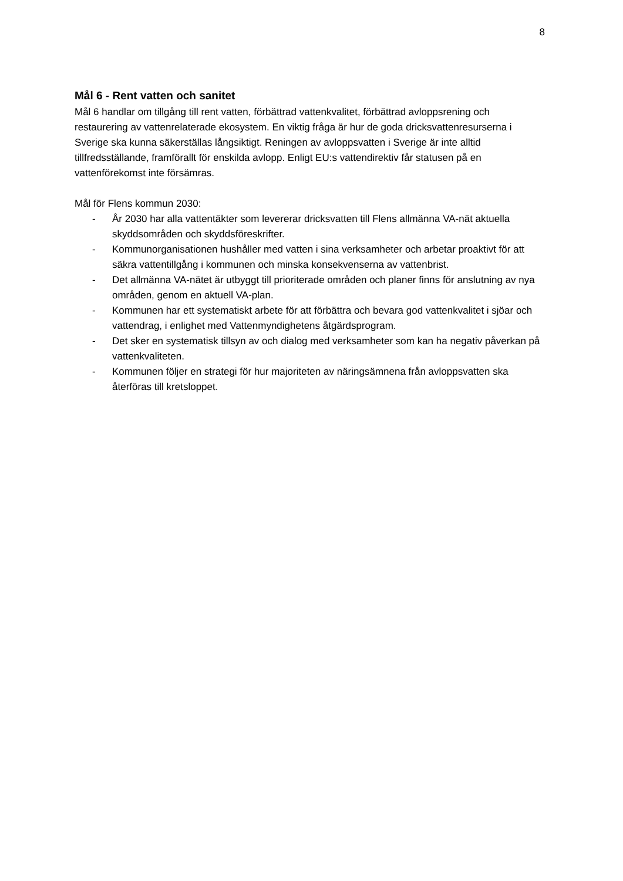8
Mål 6 - Rent vatten och sanitet
Mål 6 handlar om tillgång till rent vatten, förbättrad vattenkvalitet, förbättrad avloppsrening och restaurering av vattenrelaterade ekosystem. En viktig fråga är hur de goda dricksvattenresurserna i Sverige ska kunna säkerställas långsiktigt. Reningen av avloppsvatten i Sverige är inte alltid tillfredsställande, framförallt för enskilda avlopp. Enligt EU:s vattendirektiv får statusen på en vattenförekomst inte försämras.
Mål för Flens kommun 2030:
- År 2030 har alla vattentäkter som levererar dricksvatten till Flens allmänna VA-nät aktuella skyddsområden och skyddsföreskrifter.
- Kommunorganisationen hushåller med vatten i sina verksamheter och arbetar proaktivt för att säkra vattentillgång i kommunen och minska konsekvenserna av vattenbrist.
- Det allmänna VA-nätet är utbyggt till prioriterade områden och planer finns för anslutning av nya områden, genom en aktuell VA-plan.
- Kommunen har ett systematiskt arbete för att förbättra och bevara god vattenkvalitet i sjöar och vattendrag, i enlighet med Vattenmyndighetens åtgärdsprogram.
- Det sker en systematisk tillsyn av och dialog med verksamheter som kan ha negativ påverkan på vattenkvaliteten.
- Kommunen följer en strategi för hur majoriteten av näringsämnena från avloppsvatten ska återföras till kretsloppet.